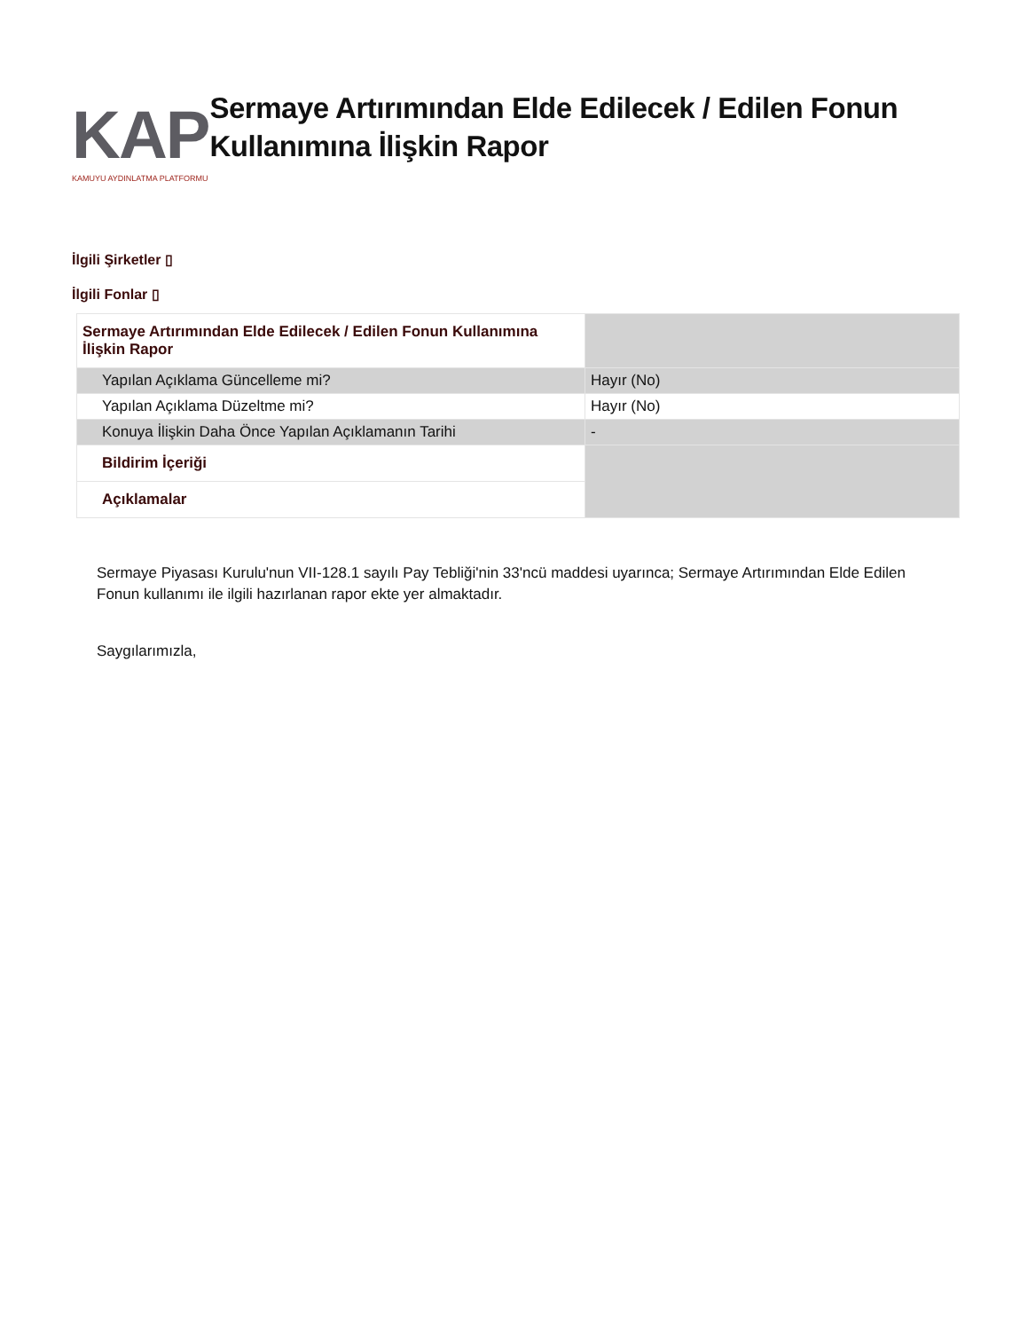KAP
KAMUYU AYDINLATMA PLATFORMU
Sermaye Artırımından Elde Edilecek / Edilen Fonun Kullanımına İlişkin Rapor
İlgili Şirketler ▯
İlgili Fonlar ▯
| Sermaye Artırımından Elde Edilecek / Edilen Fonun Kullanımına İlişkin Rapor | |
| Yapılan Açıklama Güncelleme mi? | Hayır (No) |
| Yapılan Açıklama Düzeltme mi? | Hayır (No) |
| Konuya İlişkin Daha Önce Yapılan Açıklamanın Tarihi | - |
| Bildirim İçeriği | |
| Açıklamalar | |
Sermaye Piyasası Kurulu'nun VII-128.1 sayılı Pay Tebliği'nin 33'ncü maddesi uyarınca; Sermaye Artırımından Elde Edilen Fonun kullanımı ile ilgili hazırlanan rapor ekte yer almaktadır.
Saygılarımızla,